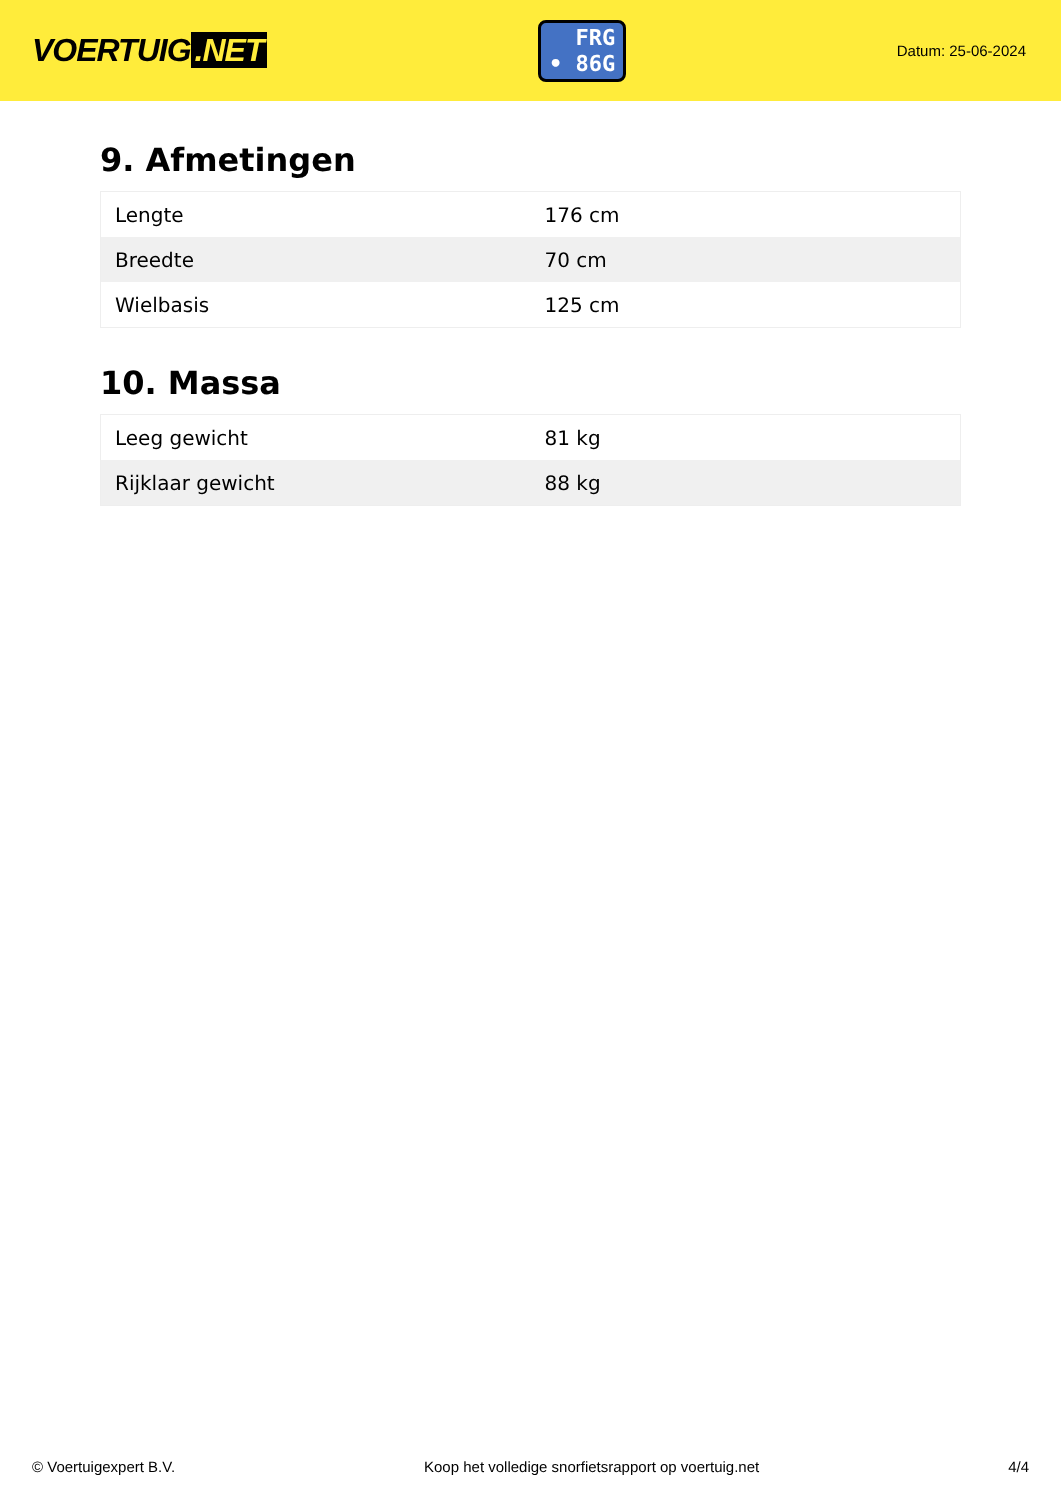VOERTUIG.NET
FRG
• 86G
Datum: 25-06-2024
9. Afmetingen
| Lengte | 176 cm |
| Breedte | 70 cm |
| Wielbasis | 125 cm |
10. Massa
| Leeg gewicht | 81 kg |
| Rijklaar gewicht | 88 kg |
© Voertuigexpert B.V. Koop het volledige snorfietsrapport op voertuig.net 4/4